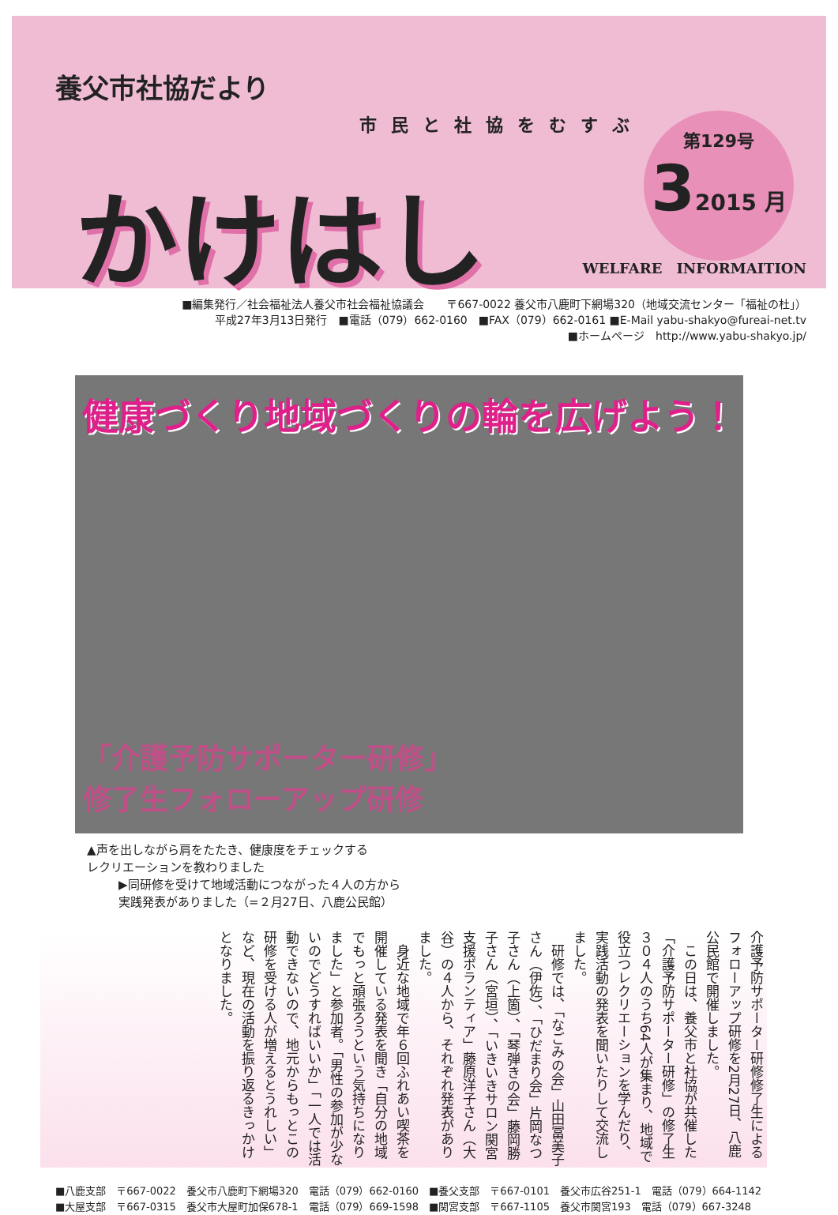養父市社協だより
市民と社協をむすぶ
かけはし
第129号
32015 月
WELFARE　INFORMAITION
■編集発行／社会福祉法人養父市社会福祉協議会　　〒667-0022 養父市八鹿町下網場320（地域交流センター「福祉の杜」）
平成27年3月13日発行　■電話（079）662-0160　■FAX（079）662-0161 ■E-Mail yabu-shakyo@fureai-net.tv
■ホームページ　http://www.yabu-shakyo.jp/
健康づくり地域づくりの輪を広げよう！
「介護予防サポーター研修」
修了生フォローアップ研修
▲声を出しながら肩をたたき、健康度をチェックする
レクリエーションを教わりました
▶同研修を受けて地域活動につながった４人の方から
実践発表がありました（=２月27日、八鹿公民館）
介護予防サポーター研修修了生によるフォローアップ研修を2月27日、八鹿公民館で開催しました。
　この日は、養父市と社協が共催した「介護予防サポーター研修」の修了生３０４人のうち64人が集まり、地域で役立つレクリエーションを学んだり、実践活動の発表を聞いたりして交流しました。
　研修では、「なごみの会」山田冨美子さん（伊佐）、「ひだまり会」片岡なつ子さん（上箇）、「琴弾きの会」藤岡勝子さん（宮垣）、「いきいきサロン関宮支援ボランティア」藤原洋子さん（大谷）の４人から、それぞれ発表がありました。
　身近な地域で年６回ふれあい喫茶を開催している発表を聞き「自分の地域でもっと頑張ろうという気持ちになりました」と参加者。「男性の参加が少ないのでどうすればいいか」「一人では活動できないので、地元からもっとこの研修を受ける人が増えるとうれしい」など、現在の活動を振り返るきっかけとなりました。
■八鹿支部　〒667-0022　養父市八鹿町下網場320　電話（079）662-0160　■養父支部　〒667-0101　養父市広谷251-1　電話（079）664-1142
■大屋支部　〒667-0315　養父市大屋町加保678-1　電話（079）669-1598　■関宮支部　〒667-1105　養父市関宮193　電話（079）667-3248